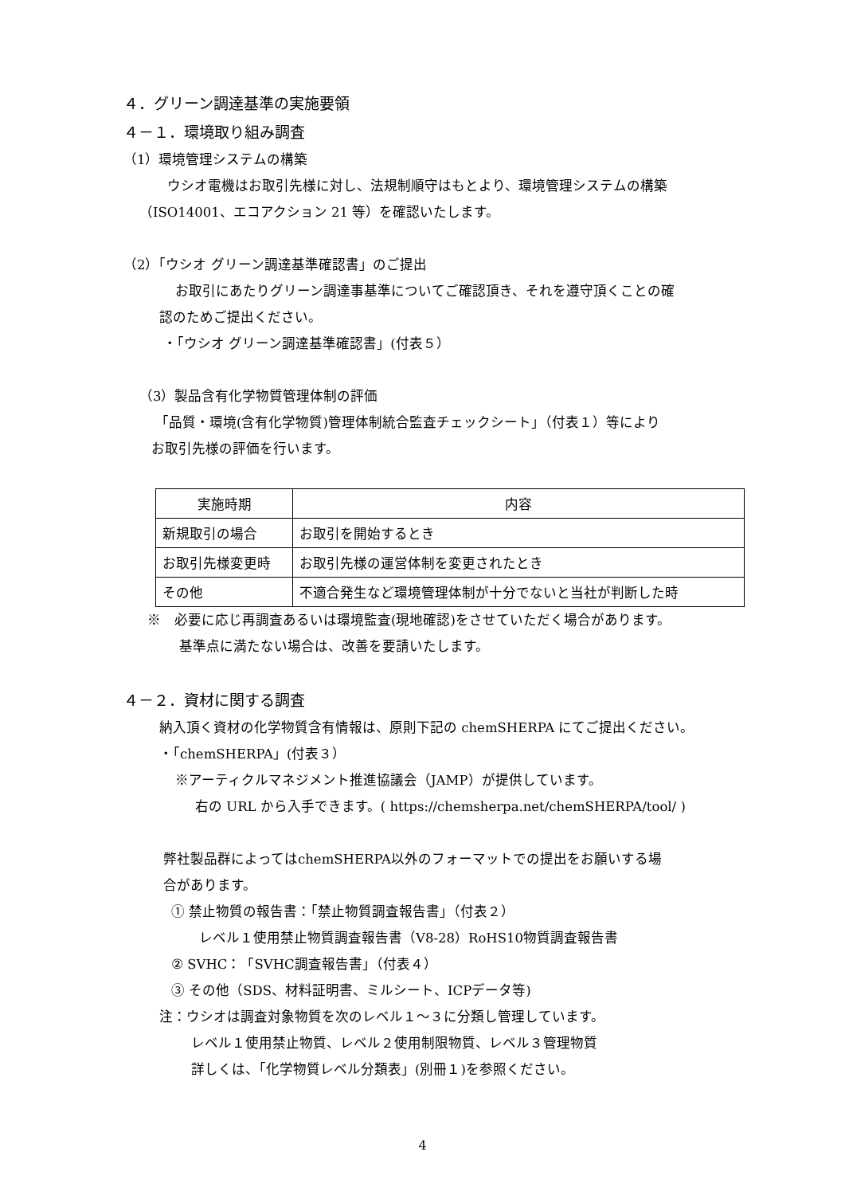４．グリーン調達基準の実施要領
４－１．環境取り組み調査
（1）環境管理システムの構築
ウシオ電機はお取引先様に対し、法規制順守はもとより、環境管理システムの構築
（ISO14001、エコアクション 21 等）を確認いたします。
（2）「ウシオ グリーン調達基準確認書」のご提出
お取引にあたりグリーン調達事基準についてご確認頂き、それを遵守頂くことの確
認のためご提出ください。
・「ウシオ グリーン調達基準確認書」(付表５）
（3）製品含有化学物質管理体制の評価
「品質・環境(含有化学物質)管理体制統合監査チェックシート」（付表１）等により
お取引先様の評価を行います。
| 実施時期 | 内容 |
| --- | --- |
| 新規取引の場合 | お取引を開始するとき |
| お取引先様変更時 | お取引先様の運営体制を変更されたとき |
| その他 | 不適合発生など環境管理体制が十分でないと当社が判断した時 |
※　必要に応じ再調査あるいは環境監査(現地確認)をさせていただく場合があります。
基準点に満たない場合は、改善を要請いたします。
４－２．資材に関する調査
納入頂く資材の化学物質含有情報は、原則下記の chemSHERPA にてご提出ください。
・「chemSHERPA」(付表３）
※アーティクルマネジメント推進協議会（JAMP）が提供しています。
右の URL から入手できます。( https://chemsherpa.net/chemSHERPA/tool/ )
弊社製品群によってはchemSHERPA以外のフォーマットでの提出をお願いする場
合があります。
① 禁止物質の報告書：「禁止物質調査報告書」（付表２）
レベル１使用禁止物質調査報告書（V8-28）RoHS10物質調査報告書
② SVHC：「SVHC調査報告書」（付表４）
③ その他（SDS、材料証明書、ミルシート、ICPデータ等)
注：ウシオは調査対象物質を次のレベル１～３に分類し管理しています。
レベル１使用禁止物質、レベル２使用制限物質、レベル３管理物質
詳しくは、「化学物質レベル分類表」(別冊１)を参照ください。
4